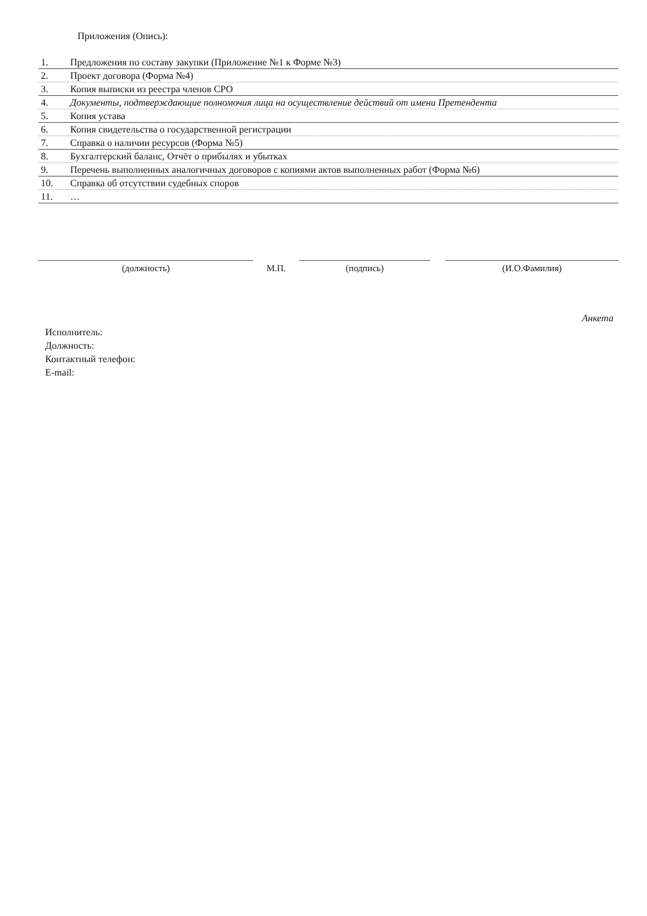Приложения (Опись):
| 1. | Предложения по составу закупки (Приложение №1 к Форме №3) |
| 2. | Проект договора (Форма №4) |
| 3. | Копия выписки из реестра членов СРО |
| 4. | Документы, подтверждающие полномочия лица на осуществление действий от имени Претендента |
| 5. | Копия устава |
| 6. | Копия свидетельства о государственной регистрации |
| 7. | Справка о наличии ресурсов (Форма №5) |
| 8. | Бухгалтерский баланс, Отчёт о прибылях и убытках |
| 9. | Перечень выполненных аналогичных договоров с копиями актов выполненных работ (Форма №6) |
| 10. | Справка об отсутствии судебных споров |
| 11. | … |
(должность) М.П. (подпись) (И.О.Фамилия)
Анкета
Исполнитель:
Должность:
Контактный телефон:
E-mail: